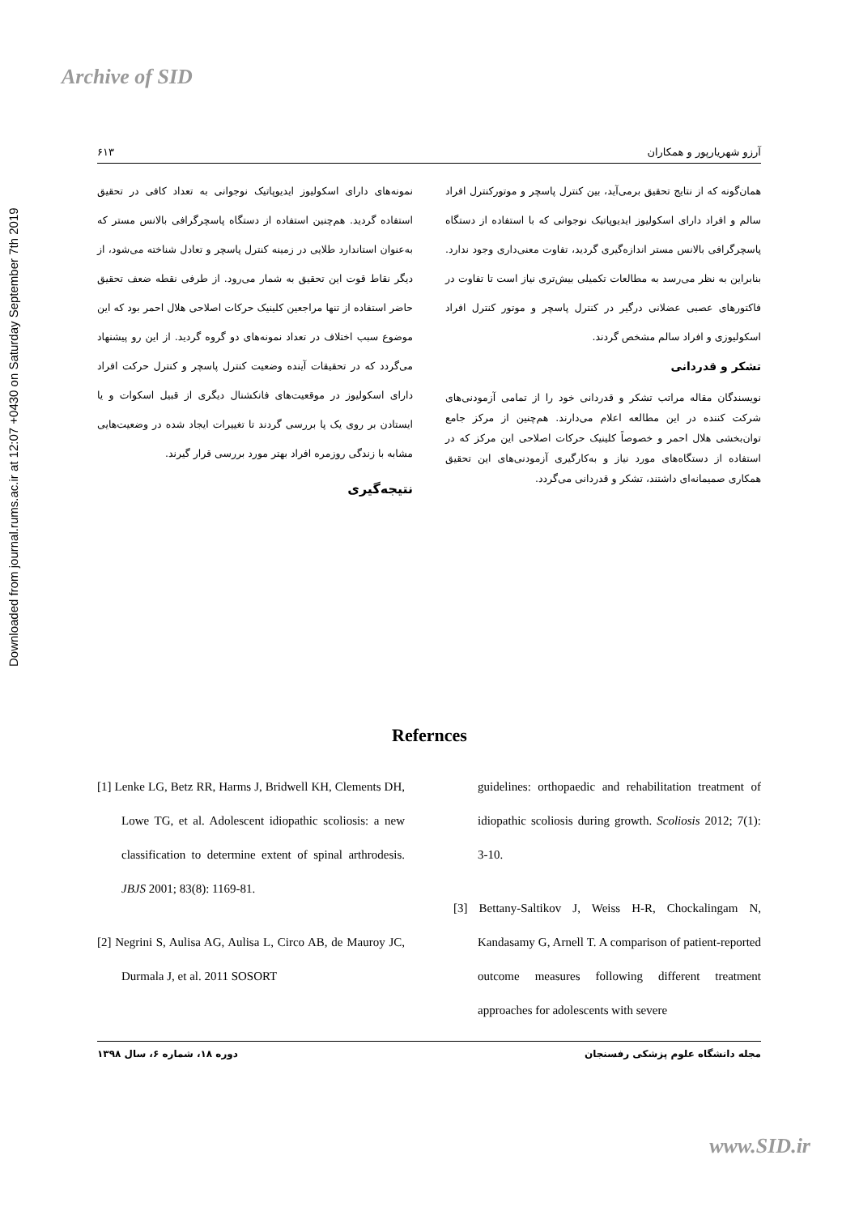Archive of SID
Downloaded from journal.rums.ac.ir at 12:07 +0430 on Saturday September 7th 2019
آرزو شهریارپور و همکاران ۶۱۳
نمونه‌های دارای اسکولیوز ایدیوپاتیک نوجوانی به تعداد کافی در تحقیق استفاده گردید. هم‌چنین استفاده از دستگاه پاسچرگرافی بالانس مستر که به‌عنوان استاندارد طلایی در زمینه کنترل پاسچر و تعادل شناخته می‌شود، از دیگر نقاط قوت این تحقیق به شمار می‌رود. از طرفی نقطه ضعف تحقیق حاضر استفاده از تنها مراجعین کلینیک حرکات اصلاحی هلال احمر بود که این موضوع سبب اختلاف در تعداد نمونه‌های دو گروه گردید. از این رو پیشنهاد می‌گردد که در تحقیقات آینده وضعیت کنترل پاسچر و کنترل حرکت افراد دارای اسکولیوز در موقعیت‌های فانکشنال دیگری از قبیل اسکوات و یا ایستادن بر روی یک پا بررسی گردند تا تغییرات ایجاد شده در وضعیت‌هایی مشابه با زندگی روزمره افراد بهتر مورد بررسی قرار گیرند.
نتیجه‌گیری
همان‌گونه که از نتایج تحقیق برمی‌آید، بین کنترل پاسچر و موتورکنترل افراد سالم و افراد دارای اسکولیوز ایدیوپاتیک نوجوانی که با استفاده از دستگاه پاسچرگرافی بالانس مستر اندازه‌گیری گردید، تفاوت معنی‌داری وجود ندارد. بنابراین به نظر می‌رسد به مطالعات تکمیلی بیش‌تری نیاز است تا تفاوت در فاکتورهای عصبی عضلانی درگیر در کنترل پاسچر و موتور کنترل افراد اسکولیوزی و افراد سالم مشخص گردند.
تشکر و قدردانی
نویسندگان مقاله مراتب تشکر و قدردانی خود را از تمامی آزمودنی‌های شرکت کننده در این مطالعه اعلام می‌دارند. هم‌چنین از مرکز جامع توان‌بخشی هلال احمر و خصوصاً کلینیک حرکات اصلاحی این مرکز که در استفاده از دستگاه‌های مورد نیاز و به‌کارگیری آزمودنی‌های این تحقیق همکاری صمیمانه‌ای داشتند، تشکر و قدردانی می‌گردد.
Refernces
[1] Lenke LG, Betz RR, Harms J, Bridwell KH, Clements DH, Lowe TG, et al. Adolescent idiopathic scoliosis: a new classification to determine extent of spinal arthrodesis. JBJS 2001; 83(8): 1169-81.
[2] Negrini S, Aulisa AG, Aulisa L, Circo AB, de Mauroy JC, Durmala J, et al. 2011 SOSORT
guidelines: orthopaedic and rehabilitation treatment of idiopathic scoliosis during growth. Scoliosis 2012; 7(1): 3-10.
[3] Bettany-Saltikov J, Weiss H-R, Chockalingam N, Kandasamy G, Arnell T. A comparison of patient-reported outcome measures following different treatment approaches for adolescents with severe
مجله دانشگاه علوم پزشکی رفسنجان دوره ۱۸، شماره ۶، سال ۱۳۹۸
www.SID.ir